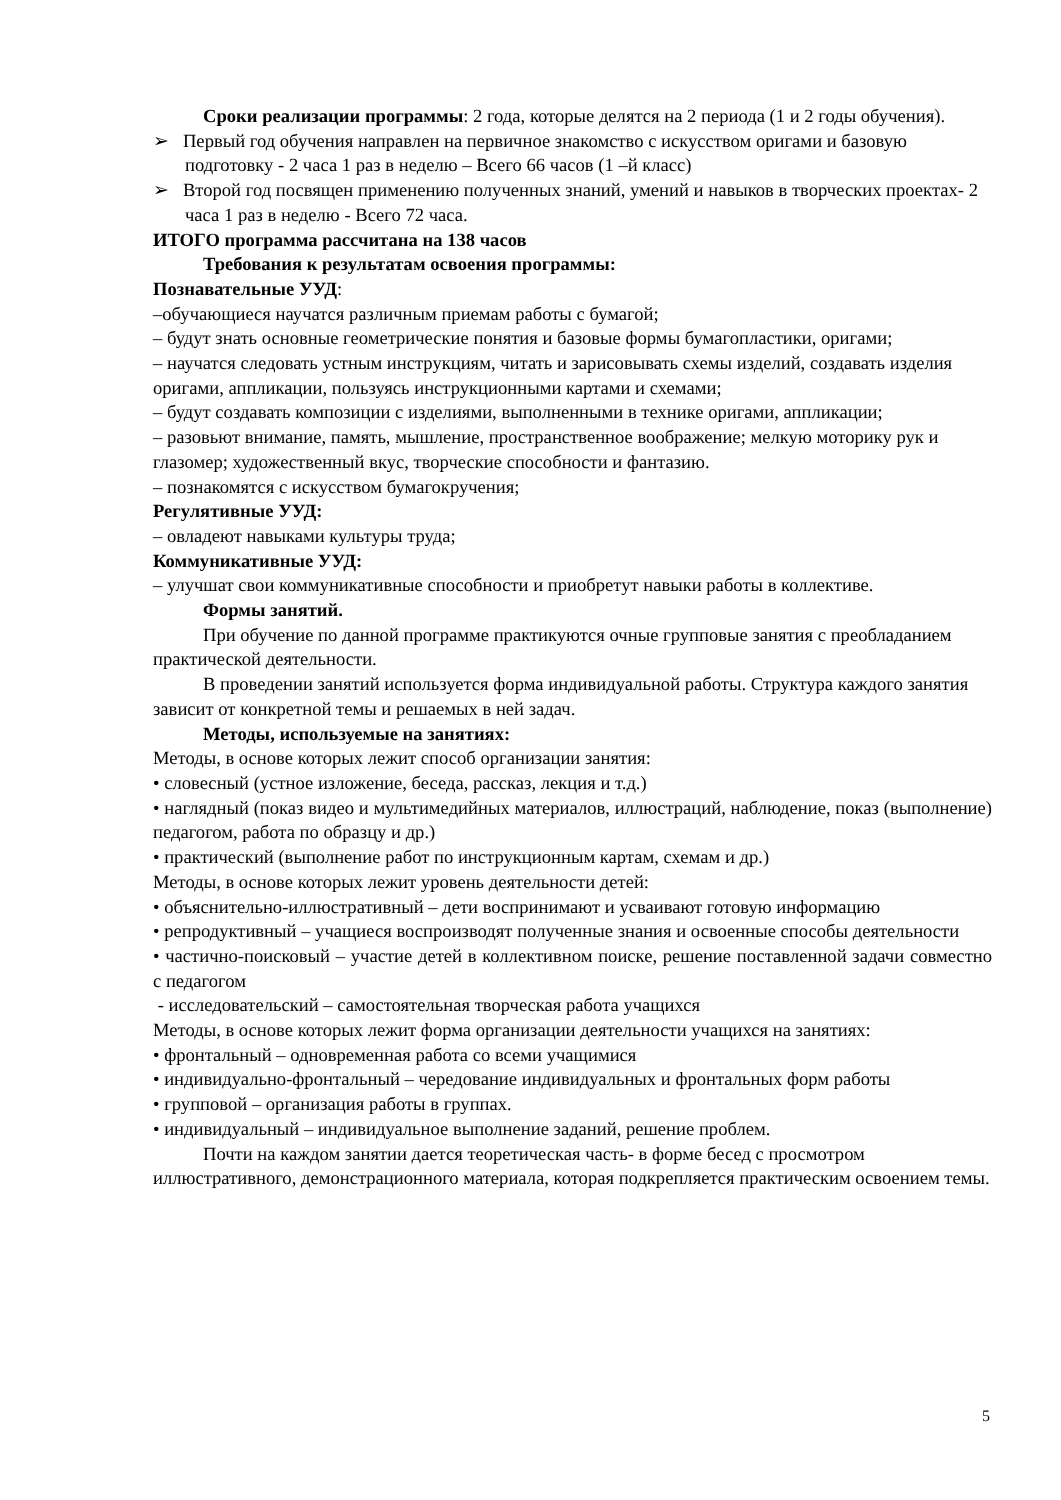Сроки реализации программы: 2 года, которые делятся на 2 периода (1 и 2 годы обучения).
➢ Первый год обучения направлен на первичное знакомство с искусством оригами и базовую подготовку - 2 часа 1 раз в неделю – Всего 66 часов (1 –й класс)
➢ Второй год посвящен применению полученных знаний, умений и навыков в творческих проектах- 2 часа 1 раз в неделю - Всего 72 часа.
ИТОГО программа рассчитана на 138 часов
Требования к результатам освоения программы:
Познавательные УУД:
–обучающиеся научатся различным приемам работы с бумагой;
– будут знать основные геометрические понятия и базовые формы бумагопластики, оригами;
– научатся следовать устным инструкциям, читать и зарисовывать схемы изделий, создавать изделия оригами, аппликации, пользуясь инструкционными картами и схемами;
– будут создавать композиции с изделиями, выполненными в технике оригами, аппликации;
– разовьют внимание, память, мышление, пространственное воображение; мелкую моторику рук и глазомер; художественный вкус, творческие способности и фантазию.
– познакомятся с искусством бумагокручения;
Регулятивные УУД:
– овладеют навыками культуры труда;
Коммуникативные УУД:
– улучшат свои коммуникативные способности и приобретут навыки работы в коллективе.
Формы занятий.
При обучение по данной программе практикуются очные групповые занятия с преобладанием практической деятельности.
В проведении занятий используется форма индивидуальной работы. Структура каждого занятия зависит от конкретной темы и решаемых в ней задач.
Методы, используемые на занятиях:
Методы, в основе которых лежит способ организации занятия:
• словесный (устное изложение, беседа, рассказ, лекция и т.д.)
• наглядный (показ видео и мультимедийных материалов, иллюстраций, наблюдение, показ (выполнение) педагогом, работа по образцу и др.)
• практический (выполнение работ по инструкционным картам, схемам и др.)
Методы, в основе которых лежит уровень деятельности детей:
• объяснительно-иллюстративный – дети воспринимают и усваивают готовую информацию
• репродуктивный – учащиеся воспроизводят полученные знания и освоенные способы деятельности
• частично-поисковый – участие детей в коллективном поиске, решение поставленной задачи совместно с педагогом
- исследовательский – самостоятельная творческая работа учащихся
Методы, в основе которых лежит форма организации деятельности учащихся на занятиях:
• фронтальный – одновременная работа со всеми учащимися
• индивидуально-фронтальный – чередование индивидуальных и фронтальных форм работы
• групповой – организация работы в группах.
• индивидуальный – индивидуальное выполнение заданий, решение проблем.
Почти на каждом занятии дается теоретическая часть- в форме бесед с просмотром иллюстративного, демонстрационного материала, которая подкрепляется практическим освоением темы.
5